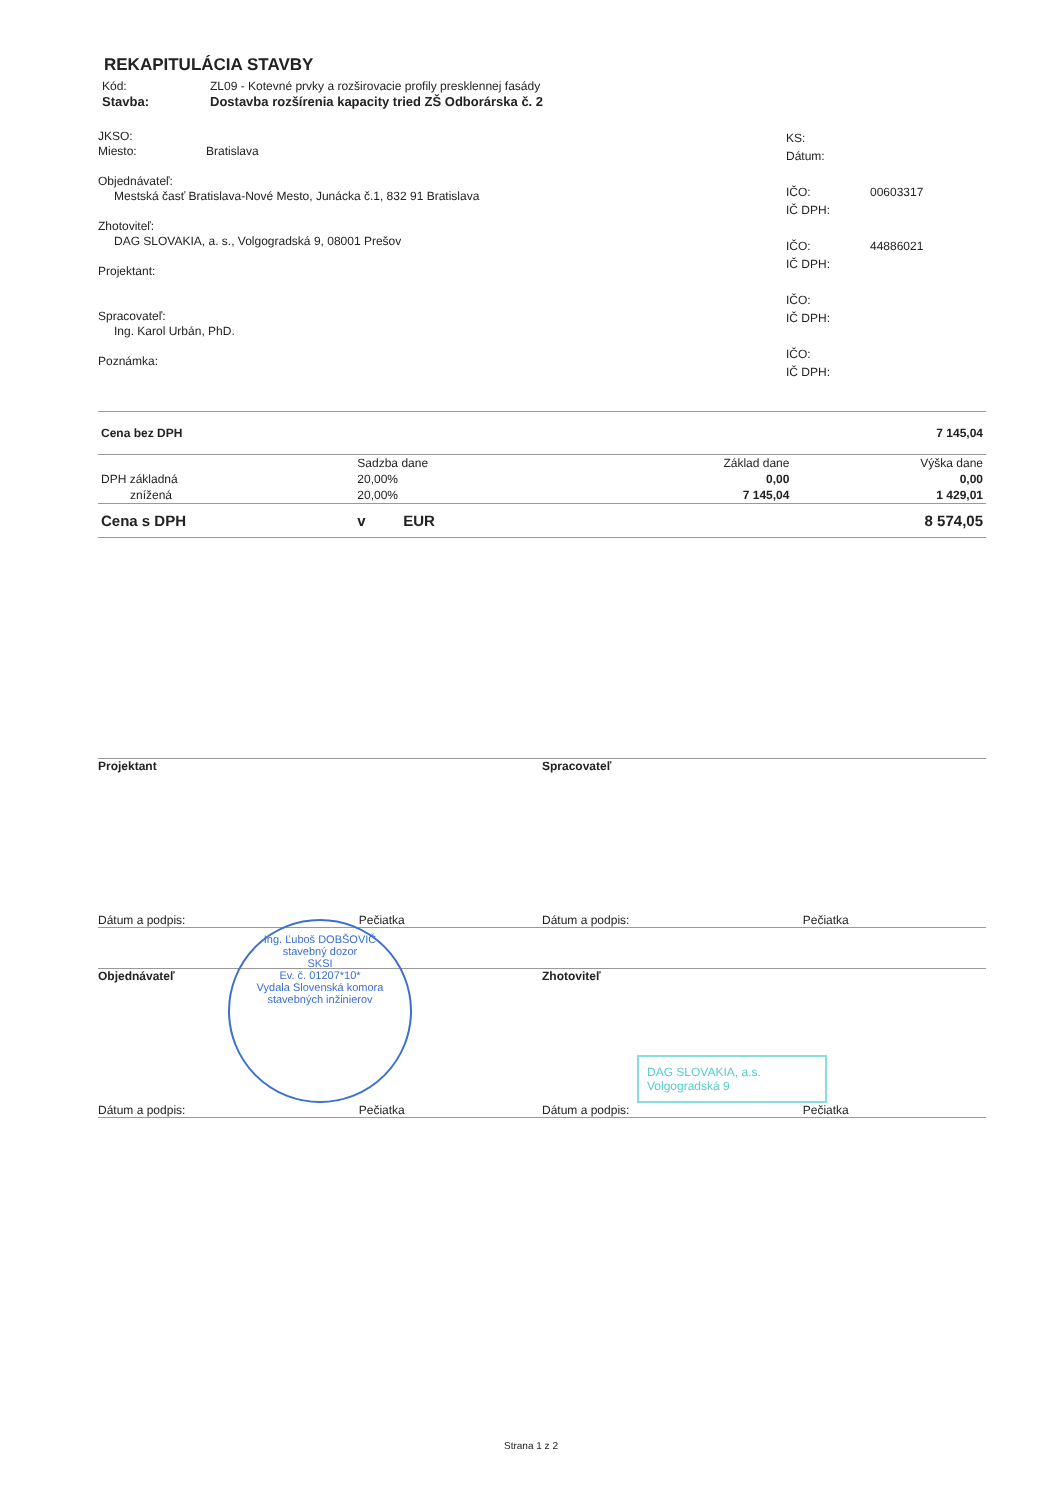REKAPITULÁCIA STAVBY
Kód: ZL09 - Kotevné prvky a rozširovacie profily presklennej fasády
Stavba: Dostavba rozšírenia kapacity tried ZŠ Odborárska č. 2
JKSO:
Miesto: Bratislava
Objednávateľ:
Mestská časť Bratislava-Nové Mesto, Junácka č.1, 832 91 Bratislava
Zhotoviteľ:
DAG SLOVAKIA, a. s., Volgogradská 9, 08001 Prešov
Projektant:
Spracovateľ:
Ing. Karol Urbán, PhD.
Poznámka:
KS:
Dátum:
IČO: 00603317
IČ DPH:
IČO: 44886021
IČ DPH:
IČO:
IČ DPH:
IČO:
IČ DPH:
| Cena bez DPH | | | 7 145,04 |
| | Sadzba dane | Základ dane | Výška dane |
| DPH základná | 20,00% | 0,00 | 0,00 |
| znížená | 20,00% | 7 145,04 | 1 429,01 |
| Cena s DPH | v EUR | | 8 574,05 |
Projektant Spracovateľ
Dátum a podpis: Pečiatka Dátum a podpis: Pečiatka
Objednávateľ Zhotoviteľ
Ing. Ľuboš DOBŠOVIČ
stavebný dozor
SKSI
Ev. č. 01207*10*
Vydala Slovenská komora stavebných inžinierov
DAG SLOVAKIA, a.s.
Volgogradská 9
Dátum a podpis: Pečiatka Dátum a podpis: Pečiatka
Strana 1 z 2